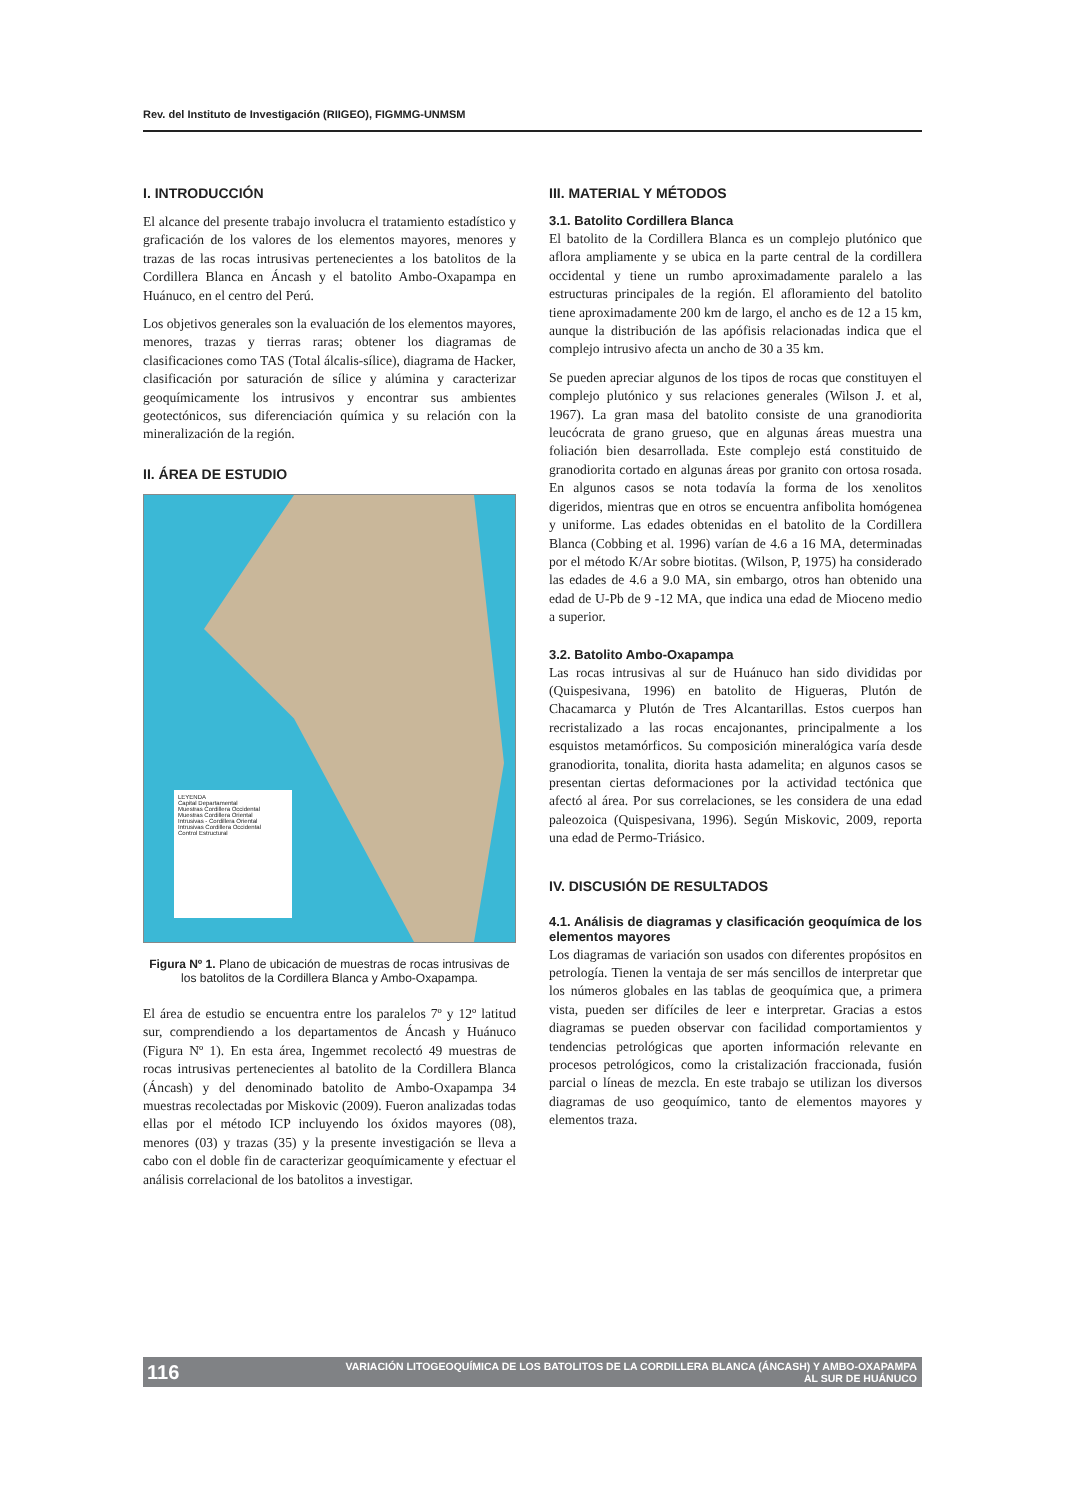Rev. del Instituto de Investigación (RIIGEO), FIGMMG-UNMSM
I. INTRODUCCIÓN
El alcance del presente trabajo involucra el tratamiento estadístico y graficación de los valores de los elementos mayores, menores y trazas de las rocas intrusivas pertenecientes a los batolitos de la Cordillera Blanca en Áncash y el batolito Ambo-Oxapampa en Huánuco, en el centro del Perú.
Los objetivos generales son la evaluación de los elementos mayores, menores, trazas y tierras raras; obtener los diagramas de clasificaciones como TAS (Total álcalis-sílice), diagrama de Hacker, clasificación por saturación de sílice y alúmina y caracterizar geoquímicamente los intrusivos y encontrar sus ambientes geotectónicos, sus diferenciación química y su relación con la mineralización de la región.
II. ÁREA DE ESTUDIO
LEYENDA
Capital Departamental
Muestras Cordillera Occidental
Muestras Cordillera Oriental
Intrusivas - Cordillera Oriental
Intrusivas Cordillera Occidental
Control Estructural
Figura Nº 1. Plano de ubicación de muestras de rocas intrusivas de los batolitos de la Cordillera Blanca y Ambo-Oxapampa.
El área de estudio se encuentra entre los paralelos 7º y 12º latitud sur, comprendiendo a los departamentos de Áncash y Huánuco (Figura Nº 1). En esta área, Ingemmet recolectó 49 muestras de rocas intrusivas pertenecientes al batolito de la Cordillera Blanca (Áncash) y del denominado batolito de Ambo-Oxapampa 34 muestras recolectadas por Miskovic (2009). Fueron analizadas todas ellas por el método ICP incluyendo los óxidos mayores (08), menores (03) y trazas (35) y la presente investigación se lleva a cabo con el doble fin de caracterizar geoquímicamente y efectuar el análisis correlacional de los batolitos a investigar.
III. MATERIAL Y MÉTODOS
3.1. Batolito Cordillera Blanca
El batolito de la Cordillera Blanca es un complejo plutónico que aflora ampliamente y se ubica en la parte central de la cordillera occidental y tiene un rumbo aproximadamente paralelo a las estructuras principales de la región. El afloramiento del batolito tiene aproximadamente 200 km de largo, el ancho es de 12 a 15 km, aunque la distribución de las apófisis relacionadas indica que el complejo intrusivo afecta un ancho de 30 a 35 km.
Se pueden apreciar algunos de los tipos de rocas que constituyen el complejo plutónico y sus relaciones generales (Wilson J. et al, 1967). La gran masa del batolito consiste de una granodiorita leucócrata de grano grueso, que en algunas áreas muestra una foliación bien desarrollada. Este complejo está constituido de granodiorita cortado en algunas áreas por granito con ortosa rosada. En algunos casos se nota todavía la forma de los xenolitos digeridos, mientras que en otros se encuentra anfibolita homógenea y uniforme. Las edades obtenidas en el batolito de la Cordillera Blanca (Cobbing et al. 1996) varían de 4.6 a 16 MA, determinadas por el método K/Ar sobre biotitas. (Wilson, P, 1975) ha considerado las edades de 4.6 a 9.0 MA, sin embargo, otros han obtenido una edad de U-Pb de 9 -12 MA, que indica una edad de Mioceno medio a superior.
3.2. Batolito Ambo-Oxapampa
Las rocas intrusivas al sur de Huánuco han sido divididas por (Quispesivana, 1996) en batolito de Higueras, Plutón de Chacamarca y Plutón de Tres Alcantarillas. Estos cuerpos han recristalizado a las rocas encajonantes, principalmente a los esquistos metamórficos. Su composición mineralógica varía desde granodiorita, tonalita, diorita hasta adamelita; en algunos casos se presentan ciertas deformaciones por la actividad tectónica que afectó al área. Por sus correlaciones, se les considera de una edad paleozoica (Quispesivana, 1996). Según Miskovic, 2009, reporta una edad de Permo-Triásico.
IV. DISCUSIÓN DE RESULTADOS
4.1. Análisis de diagramas y clasificación geoquímica de los elementos mayores
Los diagramas de variación son usados con diferentes propósitos en petrología. Tienen la ventaja de ser más sencillos de interpretar que los números globales en las tablas de geoquímica que, a primera vista, pueden ser difíciles de leer e interpretar. Gracias a estos diagramas se pueden observar con facilidad comportamientos y tendencias petrológicas que aporten información relevante en procesos petrológicos, como la cristalización fraccionada, fusión parcial o líneas de mezcla. En este trabajo se utilizan los diversos diagramas de uso geoquímico, tanto de elementos mayores y elementos traza.
116 VARIACIÓN LITOGEOQUÍMICA DE LOS BATOLITOS DE LA CORDILLERA BLANCA (ÁNCASH) Y AMBO-OXAPAMPA
AL SUR DE HUÁNUCO